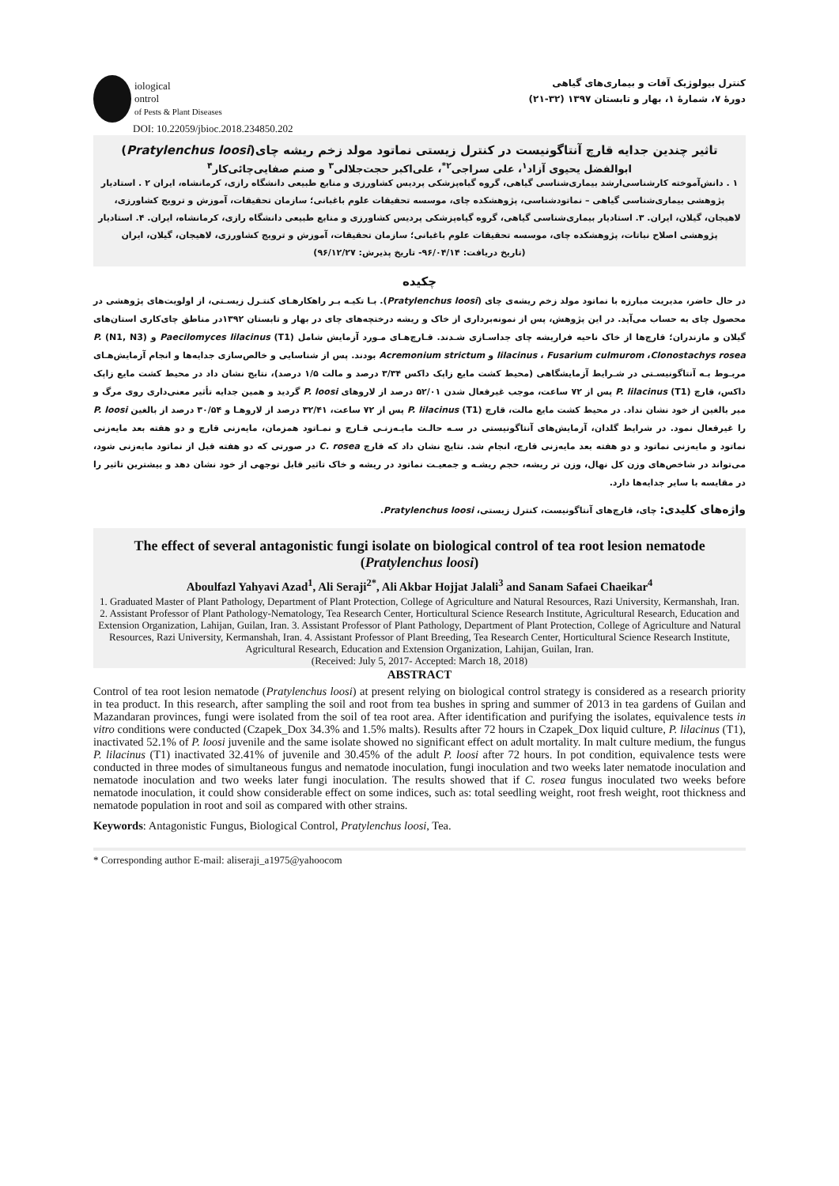iological
ontrol
of Pests & Plant Diseases
DOI: 10.22059/jbioc.2018.234850.202
کنترل بیولوژیک آفات و بیماری‌های گیاهی
دورهٔ ۷، شمارهٔ ۱، بهار و تابستان ۱۳۹۷ (۳۲-۲۱)
تاثیر چندین جدایه قارچ آنتاگونیست در کنترل زیستی نماتود مولد زخم ریشه چای(Pratylenchus loosi)
ابوالفضل یحیوی آزاد<sup>۱</sup>، علی سراجی<sup>۲*</sup>، علی‌اکبر حجت‌جلالی<sup>۳</sup> و صنم صفایی‌چائی‌کار<sup>۴</sup>
۱ . دانش‌آموخته کارشناسی‌ارشد بیماری‌شناسی گیاهی، گروه گیاه‌پزشکی پردیس کشاورزی و منابع طبیعی دانشگاه رازی، کرمانشاه، ایران ۲ . استادیار پژوهشی بیماری‌شناسی گیاهی – نماتودشناسی، پژوهشکده چای، موسسه تحقیقات علوم باغبانی؛ سازمان تحقیقات، آموزش و ترویج کشاورزی، لاهیجان، گیلان، ایران. ۳. استادیار بیماری‌شناسی گیاهی، گروه گیاه‌پزشکی پردیس کشاورزی و منابع طبیعی دانشگاه رازی، کرمانشاه، ایران. ۴. استادیار پژوهشی اصلاح نباتات، پژوهشکده چای، موسسه تحقیقات علوم باغبانی؛ سازمان تحقیقات، آموزش و ترویج کشاورزی، لاهیجان، گیلان، ایران
(تاریخ دریافت: ۹۶/۰۴/۱۴- تاریخ پذیرش: ۹۶/۱۲/۲۷)
چکیده
در حال حاضر، مدیریت مبارزه با نماتود مولد زخم ریشه‌ی چای (Pratylenchus loosi). بـا تکیـه بـر راهکارهـای کنتـرل زیسـتی، از اولویت‌های پژوهشی در محصول چای به حساب می‌آید. در این پژوهش، پس از نمونه‌برداری از خاک و ریشه درختچه‌های چای در بهار و تابستان ۱۳۹۲در مناطق چای‌کاری استان‌های گیلان و مازندران؛ قارچ‌ها از خاک ناحیه فراریشه چای جداسـازی شـدند. قـارچ‌هـای مـورد آزمایش شامل Paecilomyces lilacinus (T1) و (N1, N3) P. lilacinus ، Fusarium culmurom ،Clonostachys rosea و Acremonium strictum بودند. پس از شناسایی و خالص‌سازی جدایه‌ها و انجام آزمایش‌هـای مربـوط بـه آنتاگونیسـتی در شـرایط آزمایشگاهی (محیط کشت مایع زاپک داکس ۳/۳۴ درصد و مالت ۱/۵ درصد)، نتایج نشان داد در محیط کشت مایع زاپک داکس، قارچ P. lilacinus (T1) پس از ۷۲ ساعت، موجب غیرفعال شدن ۵۲/۰۱ درصد از لاروهای P. loosi گردید و همین جدایه تأثیر معنی‌داری روی مرگ و میر بالغین از خود نشان نداد. در محیط کشت مایع مالت، قارچ P. lilacinus (T1) پس از ۷۲ ساعت، ۳۲/۴۱ درصد از لاروهـا و ۳۰/۵۴ درصد از بالغین P. loosi را غیرفعال نمود. در شرایط گلدان، آزمایش‌های آنتاگونیستی در سـه حالـت مایـه‌زنـی قـارچ و نمـاتود همزمان، مایه‌زنی قارچ و دو هفته بعد مایه‌زنی نماتود و مایه‌زنی نماتود و دو هفته بعد مایه‌زنی قارچ، انجام شد. نتایج نشان داد که قارچ C. rosea در صورتی که دو هفته قبل از نماتود مایه‌زنی شود، می‌تواند در شاخص‌های وزن کل نهال، وزن تر ریشه، حجم ریشـه و جمعیـت نماتود در ریشه و خاک تاثیر قابل توجهی از خود نشان دهد و بیشترین تاثیر را در مقایسه با سایر جدایه‌ها دارد.
واژه‌های کلیدی: چای، قارچ‌های آنتاگونیست، کنترل زیستی، Pratylenchus loosi.
The effect of several antagonistic fungi isolate on biological control of tea root lesion nematode (Pratylenchus loosi)
Aboulfazl Yahyavi Azad<sup>1</sup>, Ali Seraji<sup>2*</sup>, Ali Akbar Hojjat Jalali<sup>3</sup> and Sanam Safaei Chaeikar<sup>4</sup>
1. Graduated Master of Plant Pathology, Department of Plant Protection, College of Agriculture and Natural Resources, Razi University, Kermanshah, Iran. 2. Assistant Professor of Plant Pathology-Nematology, Tea Research Center, Horticultural Science Research Institute, Agricultural Research, Education and Extension Organization, Lahijan, Guilan, Iran. 3. Assistant Professor of Plant Pathology, Department of Plant Protection, College of Agriculture and Natural Resources, Razi University, Kermanshah, Iran. 4. Assistant Professor of Plant Breeding, Tea Research Center, Horticultural Science Research Institute, Agricultural Research, Education and Extension Organization, Lahijan, Guilan, Iran.
(Received: July 5, 2017- Accepted: March 18, 2018)
ABSTRACT
Control of tea root lesion nematode (Pratylenchus loosi) at present relying on biological control strategy is considered as a research priority in tea product. In this research, after sampling the soil and root from tea bushes in spring and summer of 2013 in tea gardens of Guilan and Mazandaran provinces, fungi were isolated from the soil of tea root area. After identification and purifying the isolates, equivalence tests in vitro conditions were conducted (Czapek_Dox 34.3% and 1.5% malts). Results after 72 hours in Czapek_Dox liquid culture, P. lilacinus (T1), inactivated 52.1% of P. loosi juvenile and the same isolate showed no significant effect on adult mortality. In malt culture medium, the fungus P. lilacinus (T1) inactivated 32.41% of juvenile and 30.45% of the adult P. loosi after 72 hours. In pot condition, equivalence tests were conducted in three modes of simultaneous fungus and nematode inoculation, fungi inoculation and two weeks later nematode inoculation and nematode inoculation and two weeks later fungi inoculation. The results showed that if C. rosea fungus inoculated two weeks before nematode inoculation, it could show considerable effect on some indices, such as: total seedling weight, root fresh weight, root thickness and nematode population in root and soil as compared with other strains.
Keywords: Antagonistic Fungus, Biological Control, Pratylenchus loosi, Tea.
* Corresponding author E-mail: aliseraji_a1975@yahoocom